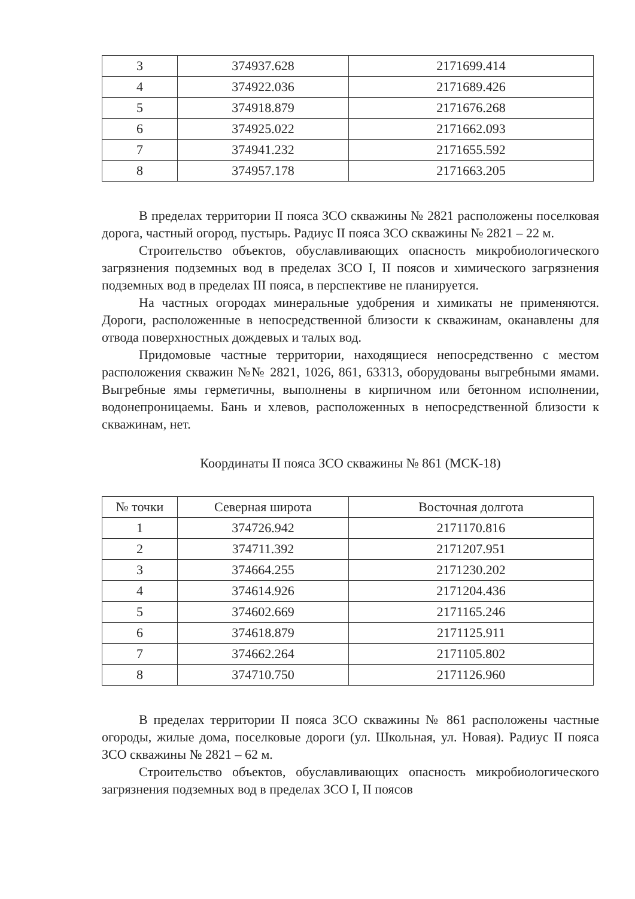| 3 | 374937.628 | 2171699.414 |
| 4 | 374922.036 | 2171689.426 |
| 5 | 374918.879 | 2171676.268 |
| 6 | 374925.022 | 2171662.093 |
| 7 | 374941.232 | 2171655.592 |
| 8 | 374957.178 | 2171663.205 |
В пределах территории II пояса ЗСО скважины № 2821 расположены поселковая дорога, частный огород, пустырь. Радиус II пояса ЗСО скважины № 2821 – 22 м.
Строительство объектов, обуславливающих опасность микробиологического загрязнения подземных вод в пределах ЗСО I, II поясов и химического загрязнения подземных вод в пределах III пояса, в перспективе не планируется.
На частных огородах минеральные удобрения и химикаты не применяются. Дороги, расположенные в непосредственной близости к скважинам, оканавлены для отвода поверхностных дождевых и талых вод.
Придомовые частные территории, находящиеся непосредственно с местом расположения скважин №№ 2821, 1026, 861, 63313, оборудованы выгребными ямами. Выгребные ямы герметичны, выполнены в кирпичном или бетонном исполнении, водонепроницаемы. Бань и хлевов, расположенных в непосредственной близости к скважинам, нет.
Координаты II пояса ЗСО скважины № 861 (МСК-18)
| № точки | Северная широта | Восточная долгота |
| --- | --- | --- |
| 1 | 374726.942 | 2171170.816 |
| 2 | 374711.392 | 2171207.951 |
| 3 | 374664.255 | 2171230.202 |
| 4 | 374614.926 | 2171204.436 |
| 5 | 374602.669 | 2171165.246 |
| 6 | 374618.879 | 2171125.911 |
| 7 | 374662.264 | 2171105.802 |
| 8 | 374710.750 | 2171126.960 |
В пределах территории II пояса ЗСО скважины № 861 расположены частные огороды, жилые дома, поселковые дороги (ул. Школьная, ул. Новая). Радиус II пояса ЗСО скважины № 2821 – 62 м.
Строительство объектов, обуславливающих опасность микробиологического загрязнения подземных вод в пределах ЗСО I, II поясов